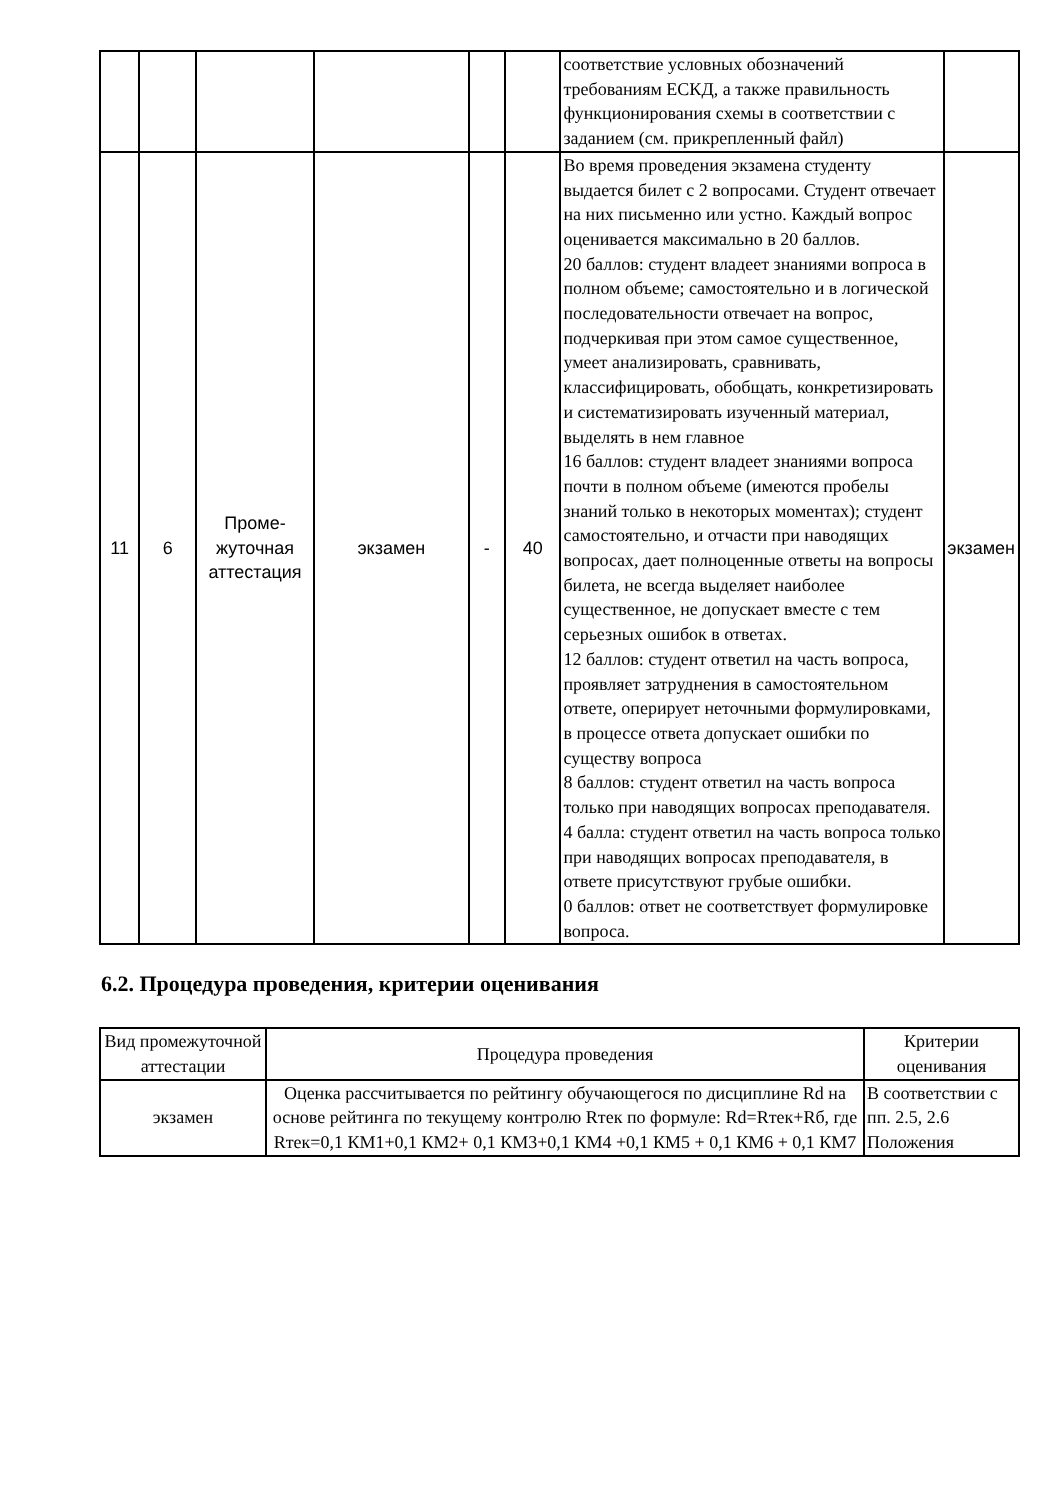| | | | | | | соответствие условных обозначений требованиям ЕСКД, а также правильность функционирования схемы в соответствии с заданием (см. прикрепленный файл) | |
| 11 | 6 | Проме- жуточная аттестация | экзамен | - | 40 | Во время проведения экзамена студенту выдается билет с 2 вопросами. Студент отвечает на них письменно или устно. Каждый вопрос оценивается максимально в 20 баллов. 20 баллов: студент владеет знаниями вопроса в полном объеме; самостоятельно и в логической последовательности отвечает на вопрос, подчеркивая при этом самое существенное, умеет анализировать, сравнивать, классифицировать, обобщать, конкретизировать и систематизировать изученный материал, выделять в нем главное 16 баллов: студент владеет знаниями вопроса почти в полном объеме (имеются пробелы знаний только в некоторых моментах); студент самостоятельно, и отчасти при наводящих вопросах, дает полноценные ответы на вопросы билета, не всегда выделяет наиболее существенное, не допускает вместе с тем серьезных ошибок в ответах. 12 баллов: студент ответил на часть вопроса, проявляет затруднения в самостоятельном ответе, оперирует неточными формулировками, в процессе ответа допускает ошибки по существу вопроса 8 баллов: студент ответил на часть вопроса только при наводящих вопросах преподавателя. 4 балла: студент ответил на часть вопроса только при наводящих вопросах преподавателя, в ответе присутствуют грубые ошибки. 0 баллов: ответ не соответствует формулировке вопроса. | экзамен |
6.2. Процедура проведения, критерии оценивания
| Вид промежуточной аттестации | Процедура проведения | Критерии оценивания |
| --- | --- | --- |
| экзамен | Оценка рассчитывается по рейтингу обучающегося по дисциплине Rd на основе рейтинга по текущему контролю Rтек по формуле: Rd=Rтек+Rб, где Rтек=0,1 КМ1+0,1 КМ2+ 0,1 КМ3+0,1 КМ4 +0,1 КМ5 + 0,1 КМ6 + 0,1 КМ7 | В соответствии с пп. 2.5, 2.6 Положения |